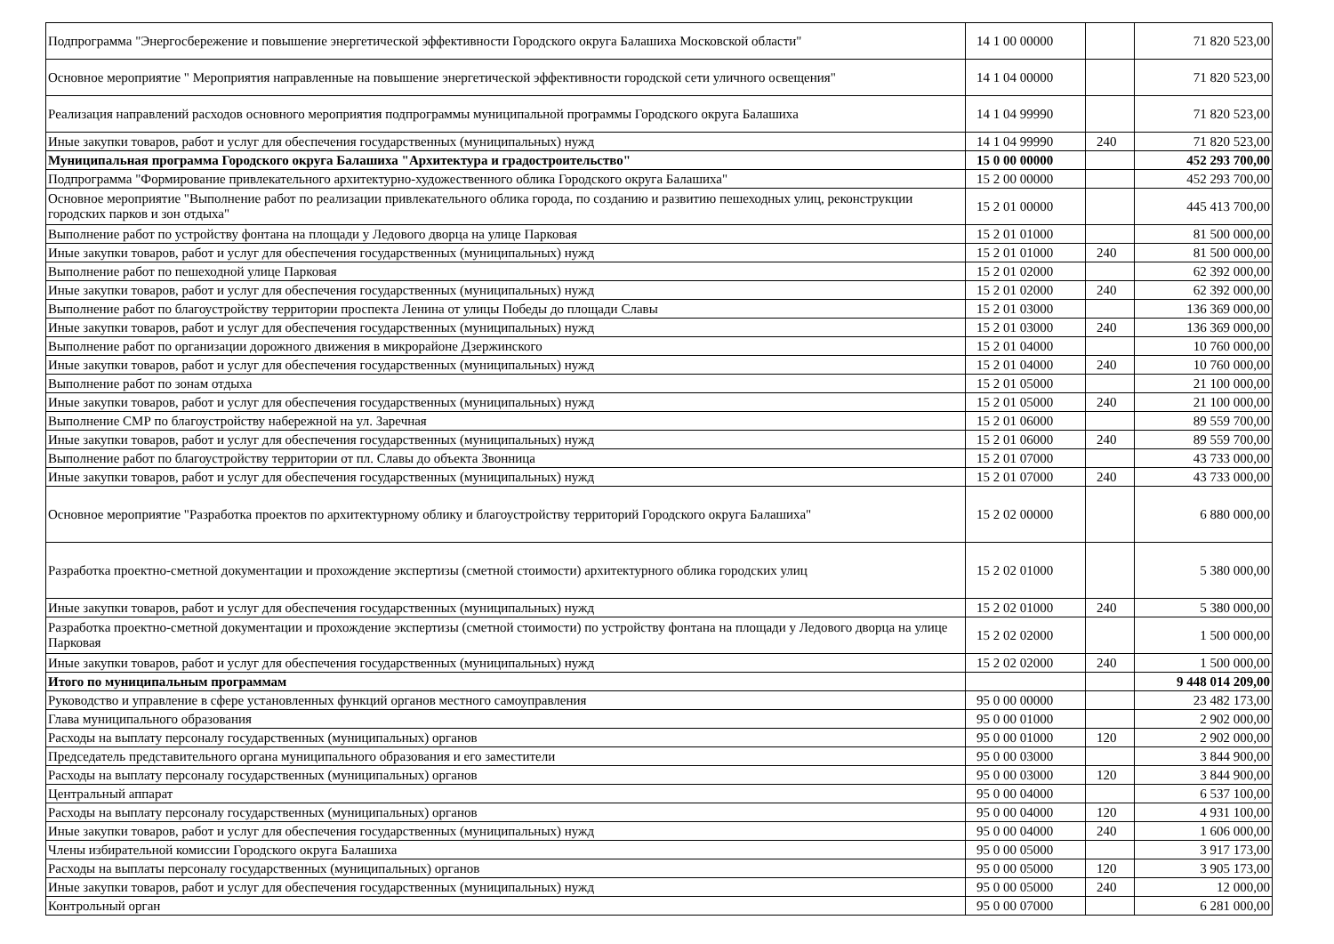| Подпрограмма "Энергосбережение и повышение энергетической эффективности Городского округа Балашиха Московской области" | 14 1 00 00000 | | 71 820 523,00 |
| Основное мероприятие " Мероприятия направленные на повышение энергетической эффективности городской сети уличного освещения" | 14 1 04 00000 | | 71 820 523,00 |
| Реализация направлений расходов основного мероприятия подпрограммы муниципальной программы Городского округа Балашиха | 14 1 04 99990 | | 71 820 523,00 |
| Иные закупки товаров, работ и услуг для обеспечения государственных (муниципальных) нужд | 14 1 04 99990 | 240 | 71 820 523,00 |
| Муниципальная программа Городского округа Балашиха "Архитектура и градостроительство" | 15 0 00 00000 | | 452 293 700,00 |
| Подпрограмма "Формирование привлекательного архитектурно-художественного облика Городского округа Балашиха" | 15 2 00 00000 | | 452 293 700,00 |
| Основное мероприятие "Выполнение работ по реализации привлекательного облика города, по созданию и развитию пешеходных улиц, реконструкции городских парков и зон отдыха" | 15 2 01 00000 | | 445 413 700,00 |
| Выполнение работ по устройству фонтана на площади у Ледового дворца на улице Парковая | 15 2 01 01000 | | 81 500 000,00 |
| Иные закупки товаров, работ и услуг для обеспечения государственных (муниципальных) нужд | 15 2 01 01000 | 240 | 81 500 000,00 |
| Выполнение работ по пешеходной улице Парковая | 15 2 01 02000 | | 62 392 000,00 |
| Иные закупки товаров, работ и услуг для обеспечения государственных (муниципальных) нужд | 15 2 01 02000 | 240 | 62 392 000,00 |
| Выполнение работ по благоустройству территории проспекта Ленина от улицы Победы до площади Славы | 15 2 01 03000 | | 136 369 000,00 |
| Иные закупки товаров, работ и услуг для обеспечения государственных (муниципальных) нужд | 15 2 01 03000 | 240 | 136 369 000,00 |
| Выполнение работ по организации дорожного движения в микрорайоне Дзержинского | 15 2 01 04000 | | 10 760 000,00 |
| Иные закупки товаров, работ и услуг для обеспечения государственных (муниципальных) нужд | 15 2 01 04000 | 240 | 10 760 000,00 |
| Выполнение работ по зонам отдыха | 15 2 01 05000 | | 21 100 000,00 |
| Иные закупки товаров, работ и услуг для обеспечения государственных (муниципальных) нужд | 15 2 01 05000 | 240 | 21 100 000,00 |
| Выполнение СМР по благоустройству набережной на ул. Заречная | 15 2 01 06000 | | 89 559 700,00 |
| Иные закупки товаров, работ и услуг для обеспечения государственных (муниципальных) нужд | 15 2 01 06000 | 240 | 89 559 700,00 |
| Выполнение работ по благоустройству территории от пл. Славы до объекта Звонница | 15 2 01 07000 | | 43 733 000,00 |
| Иные закупки товаров, работ и услуг для обеспечения государственных (муниципальных) нужд | 15 2 01 07000 | 240 | 43 733 000,00 |
| Основное мероприятие "Разработка проектов по архитектурному облику и благоустройству территорий Городского округа Балашиха" | 15 2 02 00000 | | 6 880 000,00 |
| Разработка проектно-сметной документации и прохождение экспертизы (сметной стоимости) архитектурного облика городских улиц | 15 2 02 01000 | | 5 380 000,00 |
| Иные закупки товаров, работ и услуг для обеспечения государственных (муниципальных) нужд | 15 2 02 01000 | 240 | 5 380 000,00 |
| Разработка проектно-сметной документации и прохождение экспертизы (сметной стоимости) по устройству фонтана на площади у Ледового дворца на улице Парковая | 15 2 02 02000 | | 1 500 000,00 |
| Иные закупки товаров, работ и услуг для обеспечения государственных (муниципальных) нужд | 15 2 02 02000 | 240 | 1 500 000,00 |
| Итого по муниципальным программам | | | 9 448 014 209,00 |
| Руководство и управление в сфере установленных функций органов местного самоуправления | 95 0 00 00000 | | 23 482 173,00 |
| Глава муниципального образования | 95 0 00 01000 | | 2 902 000,00 |
| Расходы на выплату персоналу государственных (муниципальных) органов | 95 0 00 01000 | 120 | 2 902 000,00 |
| Председатель представительного органа муниципального образования и его заместители | 95 0 00 03000 | | 3 844 900,00 |
| Расходы на выплату персоналу государственных (муниципальных) органов | 95 0 00 03000 | 120 | 3 844 900,00 |
| Центральный аппарат | 95 0 00 04000 | | 6 537 100,00 |
| Расходы на выплату персоналу государственных (муниципальных) органов | 95 0 00 04000 | 120 | 4 931 100,00 |
| Иные закупки товаров, работ и услуг для обеспечения государственных (муниципальных) нужд | 95 0 00 04000 | 240 | 1 606 000,00 |
| Члены избирательной комиссии Городского округа Балашиха | 95 0 00 05000 | | 3 917 173,00 |
| Расходы на выплаты персоналу государственных (муниципальных) органов | 95 0 00 05000 | 120 | 3 905 173,00 |
| Иные закупки товаров, работ и услуг для обеспечения государственных (муниципальных) нужд | 95 0 00 05000 | 240 | 12 000,00 |
| Контрольный орган | 95 0 00 07000 | | 6 281 000,00 |